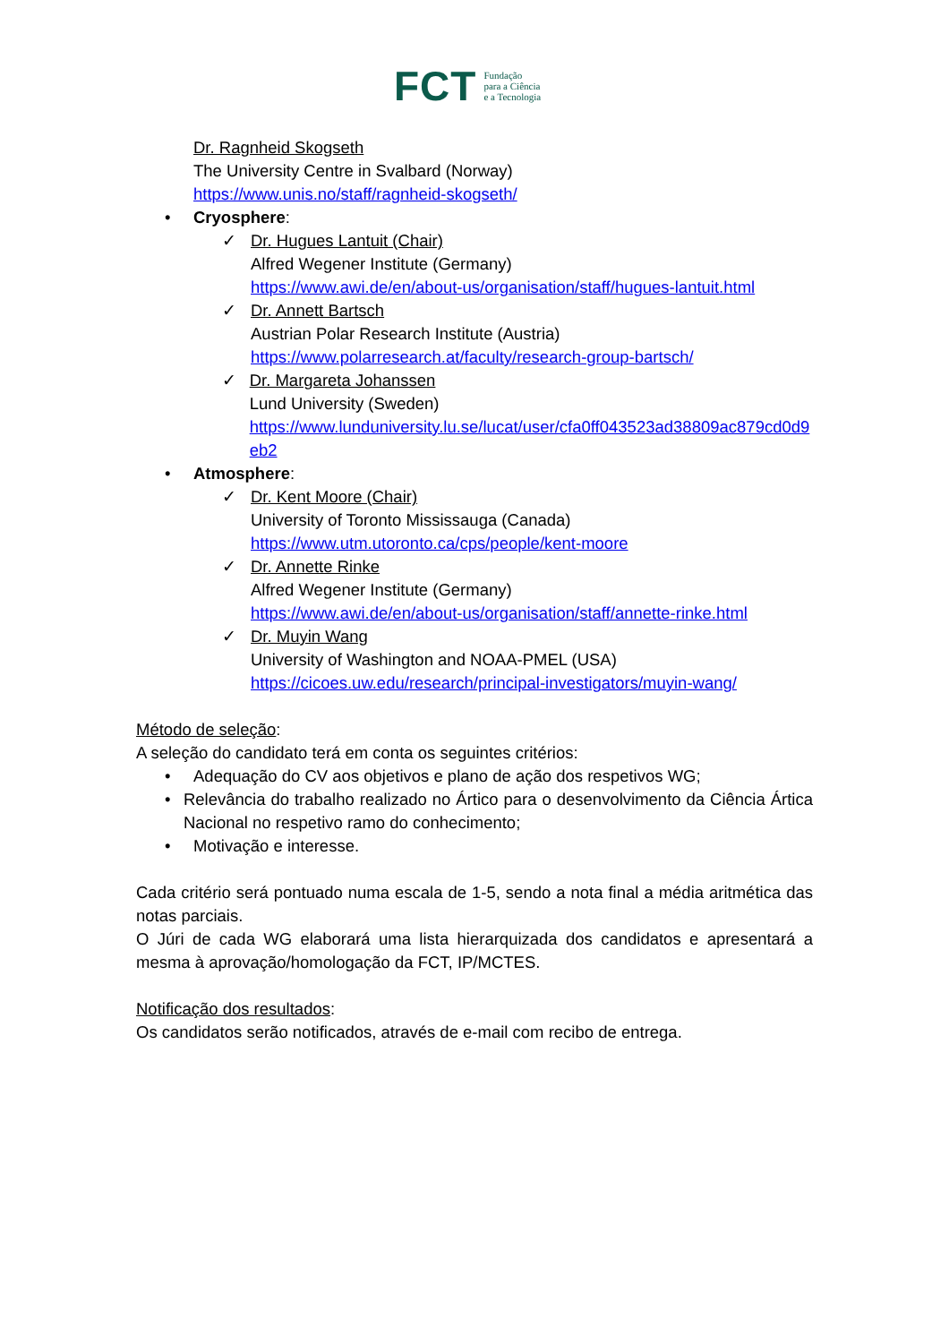FCT
Fundação
para a Ciência
e a Tecnologia
Dr. Ragnheid Skogseth
The University Centre in Svalbard (Norway)
https://www.unis.no/staff/ragnheid-skogseth/
• Cryosphere:
✓ Dr. Hugues Lantuit (Chair)
Alfred Wegener Institute (Germany)
https://www.awi.de/en/about-us/organisation/staff/hugues-lantuit.html
✓ Dr. Annett Bartsch
Austrian Polar Research Institute (Austria)
https://www.polarresearch.at/faculty/research-group-bartsch/
✓ Dr. Margareta Johanssen
Lund University (Sweden)
https://www.lunduniversity.lu.se/lucat/user/cfa0ff043523ad38809ac879cd0d9eb2
• Atmosphere:
✓ Dr. Kent Moore (Chair)
University of Toronto Mississauga (Canada)
https://www.utm.utoronto.ca/cps/people/kent-moore
✓ Dr. Annette Rinke
Alfred Wegener Institute (Germany)
https://www.awi.de/en/about-us/organisation/staff/annette-rinke.html
✓ Dr. Muyin Wang
University of Washington and NOAA-PMEL (USA)
https://cicoes.uw.edu/research/principal-investigators/muyin-wang/
Método de seleção:
A seleção do candidato terá em conta os seguintes critérios:
• Adequação do CV aos objetivos e plano de ação dos respetivos WG;
• Relevância do trabalho realizado no Ártico para o desenvolvimento da Ciência Ártica Nacional no respetivo ramo do conhecimento;
• Motivação e interesse.
Cada critério será pontuado numa escala de 1-5, sendo a nota final a média aritmética das notas parciais.
O Júri de cada WG elaborará uma lista hierarquizada dos candidatos e apresentará a mesma à aprovação/homologação da FCT, IP/MCTES.
Notificação dos resultados:
Os candidatos serão notificados, através de e-mail com recibo de entrega.